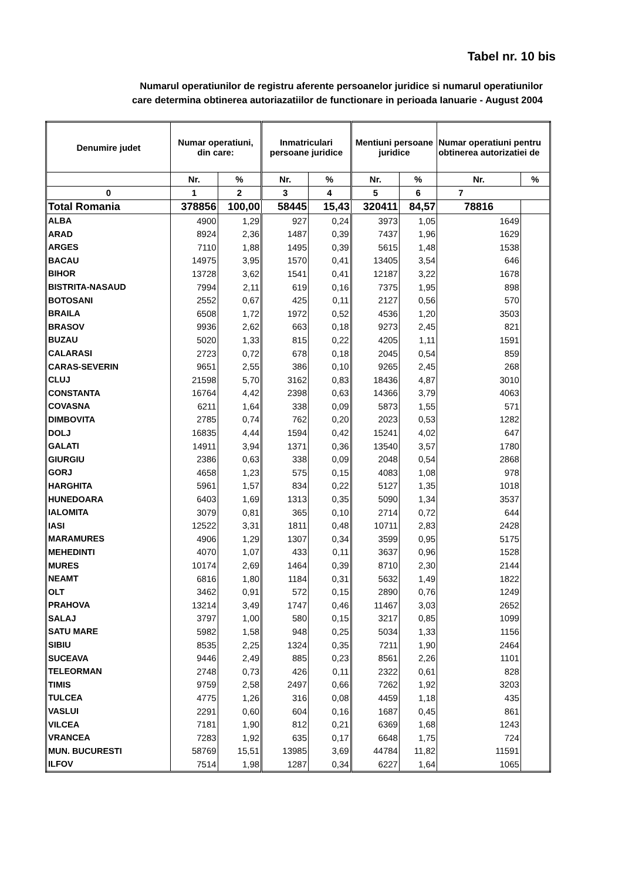Tabel nr. 10 bis
Numarul operatiunilor de registru aferente persoanelor juridice si numarul operatiunilor
care determina obtinerea autoriazatiilor de functionare in perioada Ianuarie - August 2004
| Denumire judet | Numar operatiuni, din care: | | Inmatriculari persoane juridice | | Mentiuni persoane juridice | | Numar operatiuni pentru obtinerea autorizatiei de | |
| --- | --- | --- | --- | --- | --- | --- | --- | --- |
| | Nr. | % | Nr. | % | Nr. | % | Nr. | % |
| 0 | 1 | 2 | 3 | 4 | 5 | 6 | 7 | |
| Total Romania | 378856 | 100,00 | 58445 | 15,43 | 320411 | 84,57 | 78816 | |
| ALBA | 4900 | 1,29 | 927 | 0,24 | 3973 | 1,05 | 1649 | |
| ARAD | 8924 | 2,36 | 1487 | 0,39 | 7437 | 1,96 | 1629 | |
| ARGES | 7110 | 1,88 | 1495 | 0,39 | 5615 | 1,48 | 1538 | |
| BACAU | 14975 | 3,95 | 1570 | 0,41 | 13405 | 3,54 | 646 | |
| BIHOR | 13728 | 3,62 | 1541 | 0,41 | 12187 | 3,22 | 1678 | |
| BISTRITA-NASAUD | 7994 | 2,11 | 619 | 0,16 | 7375 | 1,95 | 898 | |
| BOTOSANI | 2552 | 0,67 | 425 | 0,11 | 2127 | 0,56 | 570 | |
| BRAILA | 6508 | 1,72 | 1972 | 0,52 | 4536 | 1,20 | 3503 | |
| BRASOV | 9936 | 2,62 | 663 | 0,18 | 9273 | 2,45 | 821 | |
| BUZAU | 5020 | 1,33 | 815 | 0,22 | 4205 | 1,11 | 1591 | |
| CALARASI | 2723 | 0,72 | 678 | 0,18 | 2045 | 0,54 | 859 | |
| CARAS-SEVERIN | 9651 | 2,55 | 386 | 0,10 | 9265 | 2,45 | 268 | |
| CLUJ | 21598 | 5,70 | 3162 | 0,83 | 18436 | 4,87 | 3010 | |
| CONSTANTA | 16764 | 4,42 | 2398 | 0,63 | 14366 | 3,79 | 4063 | |
| COVASNA | 6211 | 1,64 | 338 | 0,09 | 5873 | 1,55 | 571 | |
| DIMBOVITA | 2785 | 0,74 | 762 | 0,20 | 2023 | 0,53 | 1282 | |
| DOLJ | 16835 | 4,44 | 1594 | 0,42 | 15241 | 4,02 | 647 | |
| GALATI | 14911 | 3,94 | 1371 | 0,36 | 13540 | 3,57 | 1780 | |
| GIURGIU | 2386 | 0,63 | 338 | 0,09 | 2048 | 0,54 | 2868 | |
| GORJ | 4658 | 1,23 | 575 | 0,15 | 4083 | 1,08 | 978 | |
| HARGHITA | 5961 | 1,57 | 834 | 0,22 | 5127 | 1,35 | 1018 | |
| HUNEDOARA | 6403 | 1,69 | 1313 | 0,35 | 5090 | 1,34 | 3537 | |
| IALOMITA | 3079 | 0,81 | 365 | 0,10 | 2714 | 0,72 | 644 | |
| IASI | 12522 | 3,31 | 1811 | 0,48 | 10711 | 2,83 | 2428 | |
| MARAMURES | 4906 | 1,29 | 1307 | 0,34 | 3599 | 0,95 | 5175 | |
| MEHEDINTI | 4070 | 1,07 | 433 | 0,11 | 3637 | 0,96 | 1528 | |
| MURES | 10174 | 2,69 | 1464 | 0,39 | 8710 | 2,30 | 2144 | |
| NEAMT | 6816 | 1,80 | 1184 | 0,31 | 5632 | 1,49 | 1822 | |
| OLT | 3462 | 0,91 | 572 | 0,15 | 2890 | 0,76 | 1249 | |
| PRAHOVA | 13214 | 3,49 | 1747 | 0,46 | 11467 | 3,03 | 2652 | |
| SALAJ | 3797 | 1,00 | 580 | 0,15 | 3217 | 0,85 | 1099 | |
| SATU MARE | 5982 | 1,58 | 948 | 0,25 | 5034 | 1,33 | 1156 | |
| SIBIU | 8535 | 2,25 | 1324 | 0,35 | 7211 | 1,90 | 2464 | |
| SUCEAVA | 9446 | 2,49 | 885 | 0,23 | 8561 | 2,26 | 1101 | |
| TELEORMAN | 2748 | 0,73 | 426 | 0,11 | 2322 | 0,61 | 828 | |
| TIMIS | 9759 | 2,58 | 2497 | 0,66 | 7262 | 1,92 | 3203 | |
| TULCEA | 4775 | 1,26 | 316 | 0,08 | 4459 | 1,18 | 435 | |
| VASLUI | 2291 | 0,60 | 604 | 0,16 | 1687 | 0,45 | 861 | |
| VILCEA | 7181 | 1,90 | 812 | 0,21 | 6369 | 1,68 | 1243 | |
| VRANCEA | 7283 | 1,92 | 635 | 0,17 | 6648 | 1,75 | 724 | |
| MUN. BUCURESTI | 58769 | 15,51 | 13985 | 3,69 | 44784 | 11,82 | 11591 | |
| ILFOV | 7514 | 1,98 | 1287 | 0,34 | 6227 | 1,64 | 1065 | |